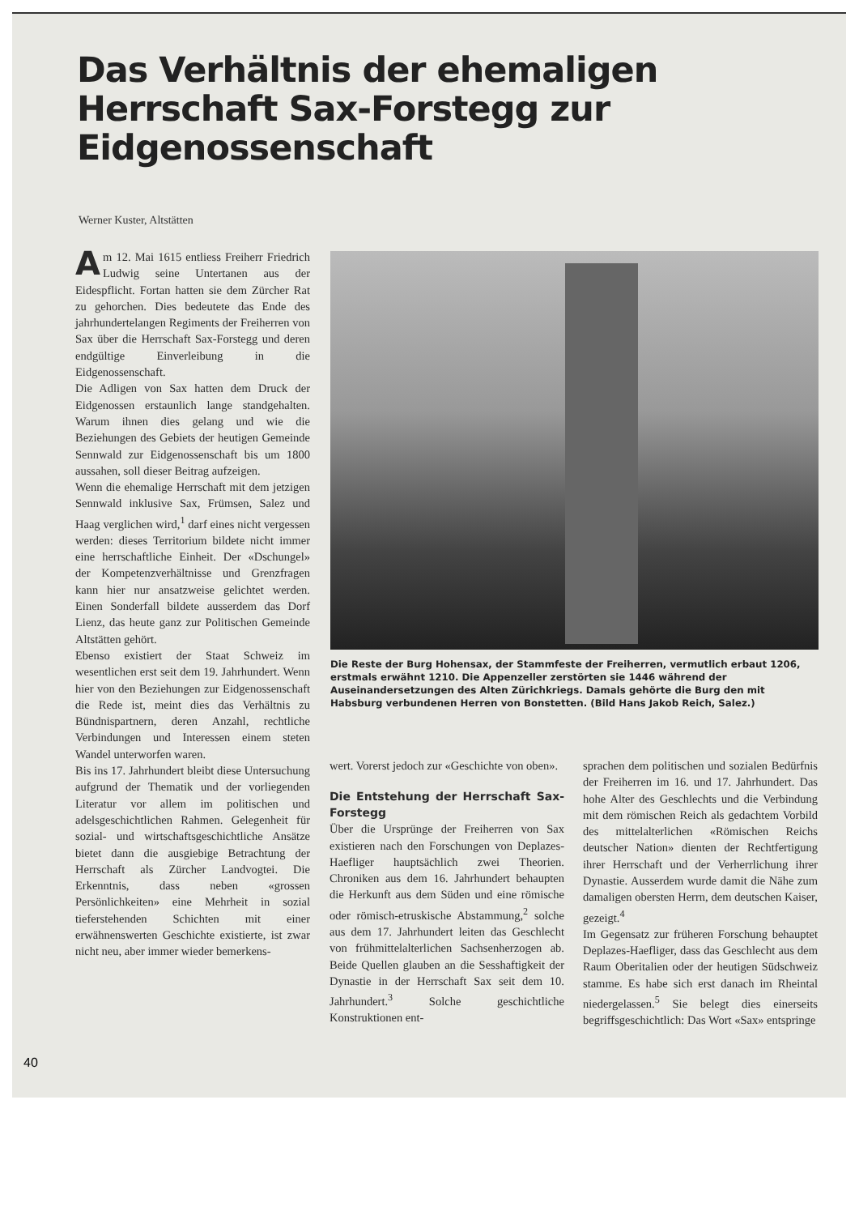Das Verhältnis der ehemaligen Herrschaft Sax-Forstegg zur Eidgenossenschaft
Werner Kuster, Altstätten
Am 12. Mai 1615 entliess Freiherr Friedrich Ludwig seine Untertanen aus der Eidespflicht. Fortan hatten sie dem Zürcher Rat zu gehorchen. Dies bedeutete das Ende des jahrhundertelangen Regiments der Freiherren von Sax über die Herrschaft Sax-Forstegg und deren endgültige Einverleibung in die Eidgenossenschaft.
Die Adligen von Sax hatten dem Druck der Eidgenossen erstaunlich lange standgehalten. Warum ihnen dies gelang und wie die Beziehungen des Gebiets der heutigen Gemeinde Sennwald zur Eidgenossenschaft bis um 1800 aussahen, soll dieser Beitrag aufzeigen.
Wenn die ehemalige Herrschaft mit dem jetzigen Sennwald inklusive Sax, Frümsen, Salez und Haag verglichen wird,<sup>1</sup> darf eines nicht vergessen werden: dieses Territorium bildete nicht immer eine herrschaftliche Einheit. Der «Dschungel» der Kompetenzverhältnisse und Grenzfragen kann hier nur ansatzweise gelichtet werden. Einen Sonderfall bildete ausserdem das Dorf Lienz, das heute ganz zur Politischen Gemeinde Altstätten gehört.
Ebenso existiert der Staat Schweiz im wesentlichen erst seit dem 19. Jahrhundert. Wenn hier von den Beziehungen zur Eidgenossenschaft die Rede ist, meint dies das Verhältnis zu Bündnispartnern, deren Anzahl, rechtliche Verbindungen und Interessen einem steten Wandel unterworfen waren.
Bis ins 17. Jahrhundert bleibt diese Untersuchung aufgrund der Thematik und der vorliegenden Literatur vor allem im politischen und adelsgeschichtlichen Rahmen. Gelegenheit für sozial- und wirtschaftsgeschichtliche Ansätze bietet dann die ausgiebige Betrachtung der Herrschaft als Zürcher Landvogtei. Die Erkenntnis, dass neben «grossen Persönlichkeiten» eine Mehrheit in sozial tieferstehenden Schichten mit einer erwähnenswerten Geschichte existierte, ist zwar nicht neu, aber immer wieder bemerkens-
Die Reste der Burg Hohensax, der Stammfeste der Freiherren, vermutlich erbaut 1206, erstmals erwähnt 1210. Die Appenzeller zerstörten sie 1446 während der Auseinandersetzungen des Alten Zürichkriegs. Damals gehörte die Burg den mit Habsburg verbundenen Herren von Bonstetten. (Bild Hans Jakob Reich, Salez.)
wert. Vorerst jedoch zur «Geschichte von oben».
Die Entstehung der Herrschaft Sax-Forstegg
Über die Ursprünge der Freiherren von Sax existieren nach den Forschungen von Deplazes-Haefliger hauptsächlich zwei Theorien. Chroniken aus dem 16. Jahrhundert behaupten die Herkunft aus dem Süden und eine römische oder römisch-etruskische Abstammung,<sup>2</sup> solche aus dem 17. Jahrhundert leiten das Geschlecht von frühmittelalterlichen Sachsenherzogen ab. Beide Quellen glauben an die Sesshaftigkeit der Dynastie in der Herrschaft Sax seit dem 10. Jahrhundert.<sup>3</sup> Solche geschichtliche Konstruktionen ent-
sprachen dem politischen und sozialen Bedürfnis der Freiherren im 16. und 17. Jahrhundert. Das hohe Alter des Geschlechts und die Verbindung mit dem römischen Reich als gedachtem Vorbild des mittelalterlichen «Römischen Reichs deutscher Nation» dienten der Rechtfertigung ihrer Herrschaft und der Verherrlichung ihrer Dynastie. Ausserdem wurde damit die Nähe zum damaligen obersten Herrn, dem deutschen Kaiser, gezeigt.<sup>4</sup>
Im Gegensatz zur früheren Forschung behauptet Deplazes-Haefliger, dass das Geschlecht aus dem Raum Oberitalien oder der heutigen Südschweiz stamme. Es habe sich erst danach im Rheintal niedergelassen.<sup>5</sup> Sie belegt dies einerseits begriffsgeschichtlich: Das Wort «Sax» entspringe
40